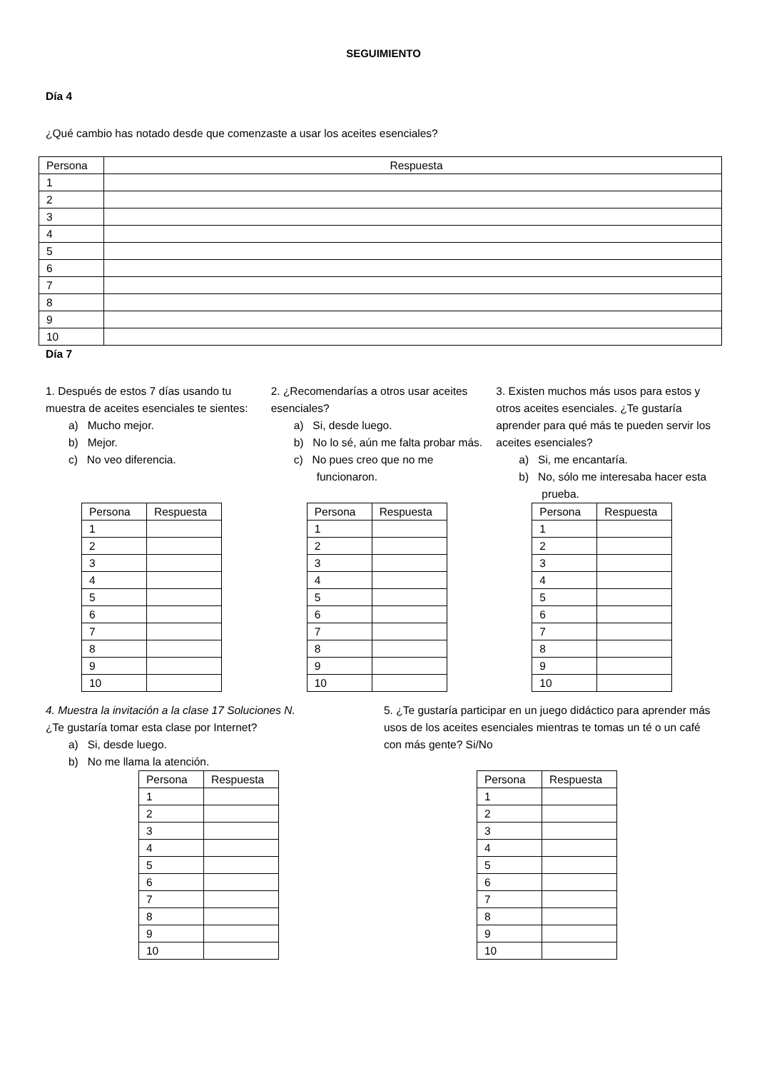SEGUIMIENTO
Día 4
¿Qué cambio has notado desde que comenzaste a usar los aceites esenciales?
| Persona | Respuesta |
| --- | --- |
| 1 | |
| 2 | |
| 3 | |
| 4 | |
| 5 | |
| 6 | |
| 7 | |
| 8 | |
| 9 | |
| 10 | |
Día 7
1. Después de estos 7 días usando tu muestra de aceites esenciales te sientes:
a) Mucho mejor.
b) Mejor.
c) No veo diferencia.
2. ¿Recomendarías a otros usar aceites esenciales?
a) Si, desde luego.
b) No lo sé, aún me falta probar más.
c) No pues creo que no me funcionaron.
3. Existen muchos más usos para estos y otros aceites esenciales. ¿Te gustaría aprender para qué más te pueden servir los aceites esenciales?
a) Si, me encantaría.
b) No, sólo me interesaba hacer esta prueba.
| Persona | Respuesta |
| --- | --- |
| 1 | |
| 2 | |
| 3 | |
| 4 | |
| 5 | |
| 6 | |
| 7 | |
| 8 | |
| 9 | |
| 10 | |
| Persona | Respuesta |
| --- | --- |
| 1 | |
| 2 | |
| 3 | |
| 4 | |
| 5 | |
| 6 | |
| 7 | |
| 8 | |
| 9 | |
| 10 | |
| Persona | Respuesta |
| --- | --- |
| 1 | |
| 2 | |
| 3 | |
| 4 | |
| 5 | |
| 6 | |
| 7 | |
| 8 | |
| 9 | |
| 10 | |
4. Muestra la invitación a la clase 17 Soluciones N.
¿Te gustaría tomar esta clase por Internet?
a) Si, desde luego.
b) No me llama la atención.
| Persona | Respuesta |
| --- | --- |
| 1 | |
| 2 | |
| 3 | |
| 4 | |
| 5 | |
| 6 | |
| 7 | |
| 8 | |
| 9 | |
| 10 | |
5. ¿Te gustaría participar en un juego didáctico para aprender más usos de los aceites esenciales mientras te tomas un té o un café con más gente? Si/No
| Persona | Respuesta |
| --- | --- |
| 1 | |
| 2 | |
| 3 | |
| 4 | |
| 5 | |
| 6 | |
| 7 | |
| 8 | |
| 9 | |
| 10 | |